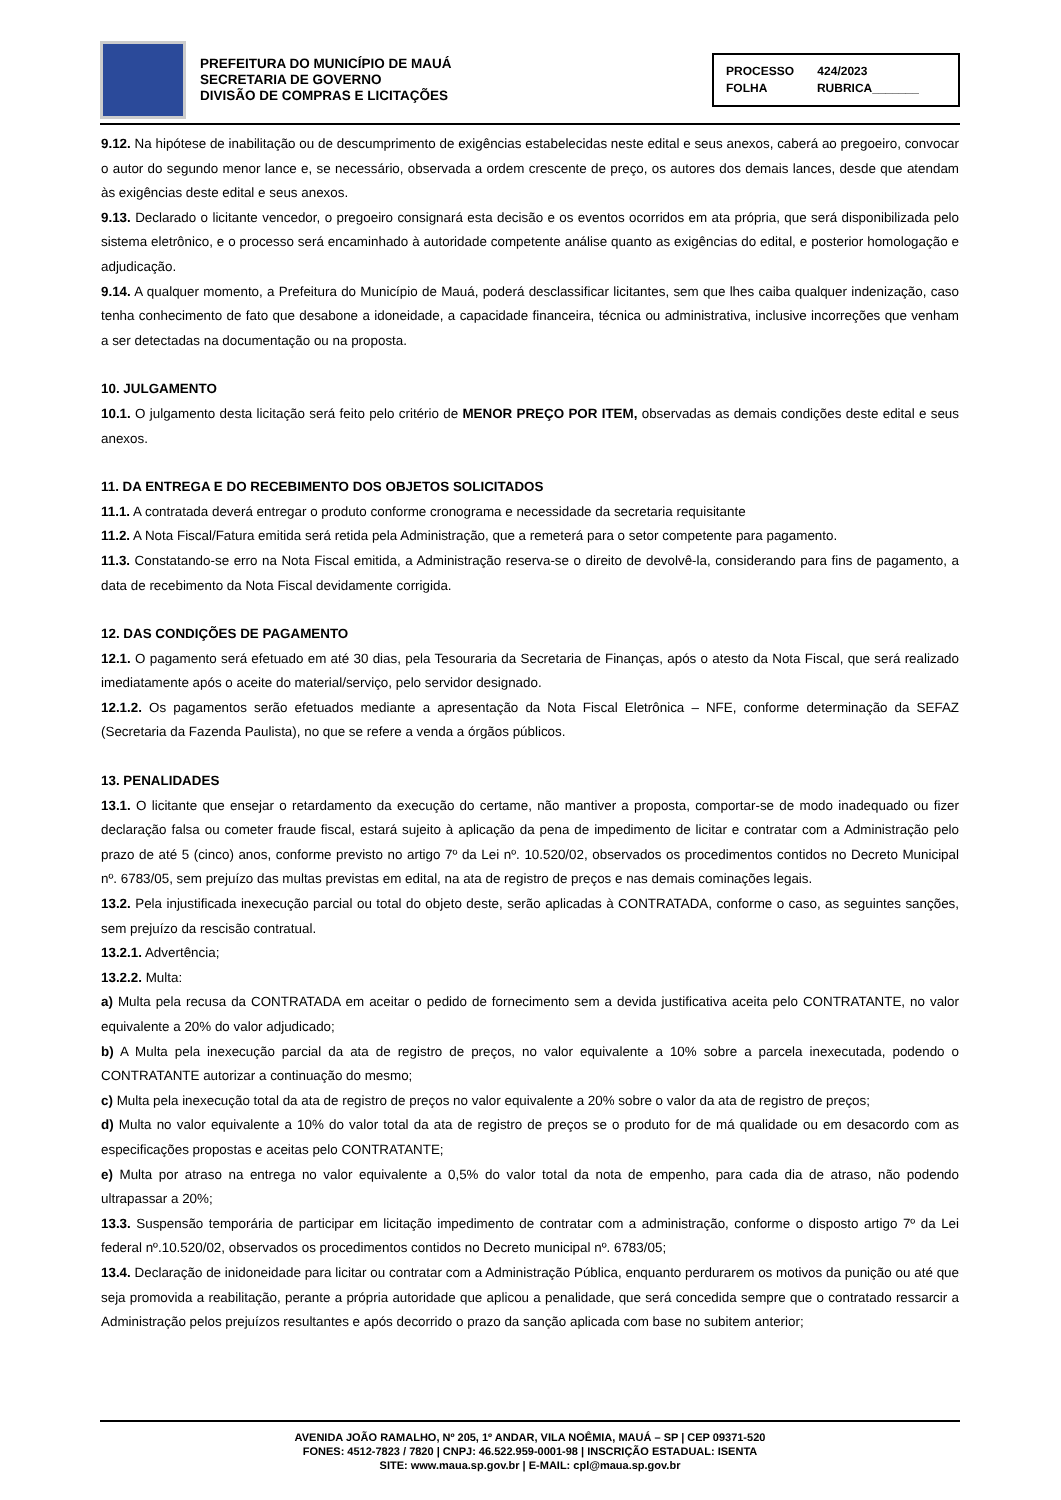PREFEITURA DO MUNICÍPIO DE MAUÁ
SECRETARIA DE GOVERNO
DIVISÃO DE COMPRAS E LICITAÇÕES
PROCESSO 424/2023
FOLHA RUBRICA_______
9.12. Na hipótese de inabilitação ou de descumprimento de exigências estabelecidas neste edital e seus anexos, caberá ao pregoeiro, convocar o autor do segundo menor lance e, se necessário, observada a ordem crescente de preço, os autores dos demais lances, desde que atendam às exigências deste edital e seus anexos.
9.13. Declarado o licitante vencedor, o pregoeiro consignará esta decisão e os eventos ocorridos em ata própria, que será disponibilizada pelo sistema eletrônico, e o processo será encaminhado à autoridade competente análise quanto as exigências do edital, e posterior homologação e adjudicação.
9.14. A qualquer momento, a Prefeitura do Município de Mauá, poderá desclassificar licitantes, sem que lhes caiba qualquer indenização, caso tenha conhecimento de fato que desabone a idoneidade, a capacidade financeira, técnica ou administrativa, inclusive incorreções que venham a ser detectadas na documentação ou na proposta.
10. JULGAMENTO
10.1. O julgamento desta licitação será feito pelo critério de MENOR PREÇO POR ITEM, observadas as demais condições deste edital e seus anexos.
11. DA ENTREGA E DO RECEBIMENTO DOS OBJETOS SOLICITADOS
11.1. A contratada deverá entregar o produto conforme cronograma e necessidade da secretaria requisitante
11.2. A Nota Fiscal/Fatura emitida será retida pela Administração, que a remeterá para o setor competente para pagamento.
11.3. Constatando-se erro na Nota Fiscal emitida, a Administração reserva-se o direito de devolvê-la, considerando para fins de pagamento, a data de recebimento da Nota Fiscal devidamente corrigida.
12. DAS CONDIÇÕES DE PAGAMENTO
12.1. O pagamento será efetuado em até 30 dias, pela Tesouraria da Secretaria de Finanças, após o atesto da Nota Fiscal, que será realizado imediatamente após o aceite do material/serviço, pelo servidor designado.
12.1.2. Os pagamentos serão efetuados mediante a apresentação da Nota Fiscal Eletrônica – NFE, conforme determinação da SEFAZ (Secretaria da Fazenda Paulista), no que se refere a venda a órgãos públicos.
13. PENALIDADES
13.1. O licitante que ensejar o retardamento da execução do certame, não mantiver a proposta, comportar-se de modo inadequado ou fizer declaração falsa ou cometer fraude fiscal, estará sujeito à aplicação da pena de impedimento de licitar e contratar com a Administração pelo prazo de até 5 (cinco) anos, conforme previsto no artigo 7º da Lei nº. 10.520/02, observados os procedimentos contidos no Decreto Municipal nº. 6783/05, sem prejuízo das multas previstas em edital, na ata de registro de preços e nas demais cominações legais.
13.2. Pela injustificada inexecução parcial ou total do objeto deste, serão aplicadas à CONTRATADA, conforme o caso, as seguintes sanções, sem prejuízo da rescisão contratual.
13.2.1. Advertência;
13.2.2. Multa:
a) Multa pela recusa da CONTRATADA em aceitar o pedido de fornecimento sem a devida justificativa aceita pelo CONTRATANTE, no valor equivalente a 20% do valor adjudicado;
b) A Multa pela inexecução parcial da ata de registro de preços, no valor equivalente a 10% sobre a parcela inexecutada, podendo o CONTRATANTE autorizar a continuação do mesmo;
c) Multa pela inexecução total da ata de registro de preços no valor equivalente a 20% sobre o valor da ata de registro de preços;
d) Multa no valor equivalente a 10% do valor total da ata de registro de preços se o produto for de má qualidade ou em desacordo com as especificações propostas e aceitas pelo CONTRATANTE;
e) Multa por atraso na entrega no valor equivalente a 0,5% do valor total da nota de empenho, para cada dia de atraso, não podendo ultrapassar a 20%;
13.3. Suspensão temporária de participar em licitação impedimento de contratar com a administração, conforme o disposto artigo 7º da Lei federal nº.10.520/02, observados os procedimentos contidos no Decreto municipal nº. 6783/05;
13.4. Declaração de inidoneidade para licitar ou contratar com a Administração Pública, enquanto perdurarem os motivos da punição ou até que seja promovida a reabilitação, perante a própria autoridade que aplicou a penalidade, que será concedida sempre que o contratado ressarcir a Administração pelos prejuízos resultantes e após decorrido o prazo da sanção aplicada com base no subitem anterior;
AVENIDA JOÃO RAMALHO, Nº 205, 1º ANDAR, VILA NOÊMIA, MAUÁ – SP | CEP 09371-520
FONES: 4512-7823 / 7820 | CNPJ: 46.522.959-0001-98 | INSCRIÇÃO ESTADUAL: ISENTA
SITE: www.maua.sp.gov.br | E-MAIL: cpl@maua.sp.gov.br